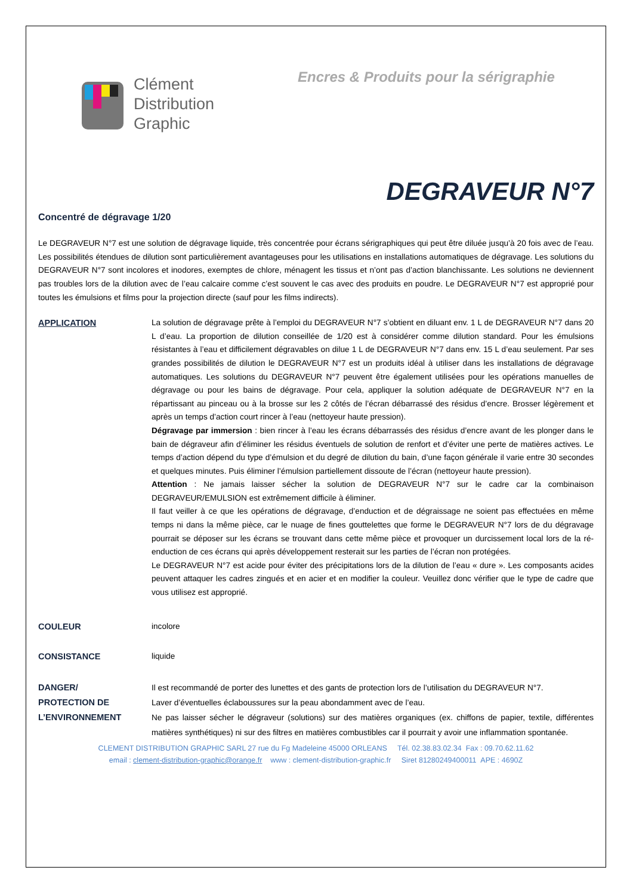Clément
Distribution
Graphic
Encres & Produits pour la sérigraphie
DEGRAVEUR N°7
Concentré de dégravage 1/20
Le DEGRAVEUR N°7 est une solution de dégravage liquide, très concentrée pour écrans sérigraphiques qui peut être diluée jusqu’à 20 fois avec de l’eau. Les possibilités étendues de dilution sont particulièrement avantageuses pour les utilisations en installations automatiques de dégravage. Les solutions du DEGRAVEUR N°7 sont incolores et inodores, exemptes de chlore, ménagent les tissus et n’ont pas d’action blanchissante. Les solutions ne deviennent pas troubles lors de la dilution avec de l’eau calcaire comme c’est souvent le cas avec des produits en poudre. Le DEGRAVEUR N°7 est approprié pour toutes les émulsions et films pour la projection directe (sauf pour les films indirects).
APPLICATION La solution de dégravage prête à l’emploi du DEGRAVEUR N°7 s’obtient en diluant env. 1 L de DEGRAVEUR N°7 dans 20 L d’eau. La proportion de dilution conseillée de 1/20 est à considérer comme dilution standard. Pour les émulsions résistantes à l’eau et difficilement dégravables on dilue 1 L de DEGRAVEUR N°7 dans env. 15 L d’eau seulement. Par ses grandes possibilités de dilution le DEGRAVEUR N°7 est un produits idéal à utiliser dans les installations de dégravage automatiques. Les solutions du DEGRAVEUR N°7 peuvent être également utilisées pour les opérations manuelles de dégravage ou pour les bains de dégravage. Pour cela, appliquer la solution adéquate de DEGRAVEUR N°7 en la répartissant au pinceau ou à la brosse sur les 2 côtés de l’écran débarrassé des résidus d’encre. Brosser légèrement et après un temps d’action court rincer à l’eau (nettoyeur haute pression).
Dégravage par immersion : bien rincer à l’eau les écrans débarrassés des résidus d’encre avant de les plonger dans le bain de dégraveur afin d’éliminer les résidus éventuels de solution de renfort et d’éviter une perte de matières actives. Le temps d’action dépend du type d’émulsion et du degré de dilution du bain, d’une façon générale il varie entre 30 secondes et quelques minutes. Puis éliminer l’émulsion partiellement dissoute de l’écran (nettoyeur haute pression).
Attention : Ne jamais laisser sécher la solution de DEGRAVEUR N°7 sur le cadre car la combinaison DEGRAVEUR/EMULSION est extrêmement difficile à éliminer.
Il faut veiller à ce que les opérations de dégravage, d’enduction et de dégraissage ne soient pas effectuées en même temps ni dans la même pièce, car le nuage de fines gouttelettes que forme le DEGRAVEUR N°7 lors de du dégravage pourrait se déposer sur les écrans se trouvant dans cette même pièce et provoquer un durcissement local lors de la ré-enduction de ces écrans qui après développement resterait sur les parties de l’écran non protégées.
Le DEGRAVEUR N°7 est acide pour éviter des précipitations lors de la dilution de l’eau « dure ». Les composants acides peuvent attaquer les cadres zingués et en acier et en modifier la couleur. Veuillez donc vérifier que le type de cadre que vous utilisez est approprié.
COULEUR incolore
CONSISTANCE liquide
DANGER/
PROTECTION DE
L’ENVIRONNEMENT
Il est recommandé de porter des lunettes et des gants de protection lors de l’utilisation du DEGRAVEUR N°7.
Laver d’éventuelles éclaboussures sur la peau abondamment avec de l’eau.
Ne pas laisser sécher le dégraveur (solutions) sur des matières organiques (ex. chiffons de papier, textile, différentes matières synthétiques) ni sur des filtres en matières combustibles car il pourrait y avoir une inflammation spontanée.
CLEMENT DISTRIBUTION GRAPHIC SARL 27 rue du Fg Madeleine 45000 ORLEANS Tél. 02.38.83.02.34 Fax : 09.70.62.11.62
email : clement-distribution-graphic@orange.fr www : clement-distribution-graphic.fr Siret 81280249400011 APE : 4690Z